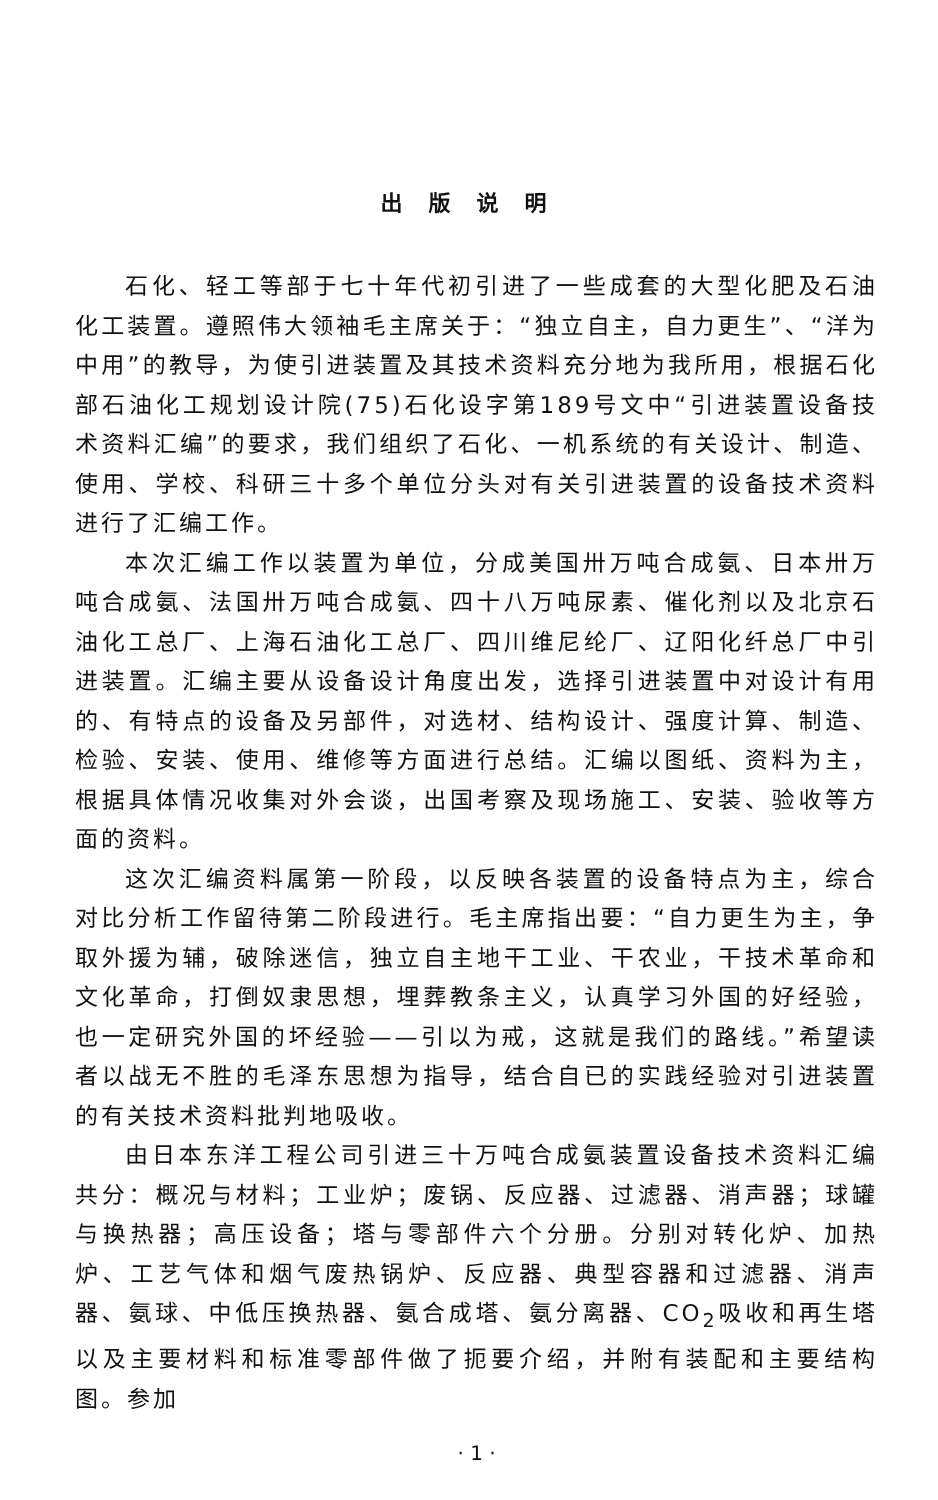出版说明
石化、轻工等部于七十年代初引进了一些成套的大型化肥及石油化工装置。遵照伟大领袖毛主席关于：“独立自主，自力更生”、“洋为中用”的教导，为使引进装置及其技术资料充分地为我所用，根据石化部石油化工规划设计院(75)石化设字第189号文中“引进装置设备技术资料汇编”的要求，我们组织了石化、一机系统的有关设计、制造、使用、学校、科研三十多个单位分头对有关引进装置的设备技术资料进行了汇编工作。
本次汇编工作以装置为单位，分成美国卅万吨合成氨、日本卅万吨合成氨、法国卅万吨合成氨、四十八万吨尿素、催化剂以及北京石油化工总厂、上海石油化工总厂、四川维尼纶厂、辽阳化纤总厂中引进装置。汇编主要从设备设计角度出发，选择引进装置中对设计有用的、有特点的设备及另部件，对选材、结构设计、强度计算、制造、检验、安装、使用、维修等方面进行总结。汇编以图纸、资料为主，根据具体情况收集对外会谈，出国考察及现场施工、安装、验收等方面的资料。
这次汇编资料属第一阶段，以反映各装置的设备特点为主，综合对比分析工作留待第二阶段进行。毛主席指出要：“自力更生为主，争取外援为辅，破除迷信，独立自主地干工业、干农业，干技术革命和文化革命，打倒奴隶思想，埋葬教条主义，认真学习外国的好经验，也一定研究外国的坏经验——引以为戒，这就是我们的路线。”希望读者以战无不胜的毛泽东思想为指导，结合自已的实践经验对引进装置的有关技术资料批判地吸收。
由日本东洋工程公司引进三十万吨合成氨装置设备技术资料汇编共分：概况与材料；工业炉；废锅、反应器、过滤器、消声器；球罐与换热器；高压设备；塔与零部件六个分册。分别对转化炉、加热炉、工艺气体和烟气废热锅炉、反应器、典型容器和过滤器、消声器、氨球、中低压换热器、氨合成塔、氨分离器、CO<sub>2</sub>吸收和再生塔以及主要材料和标准零部件做了扼要介绍，并附有装配和主要结构图。参加
· 1 ·